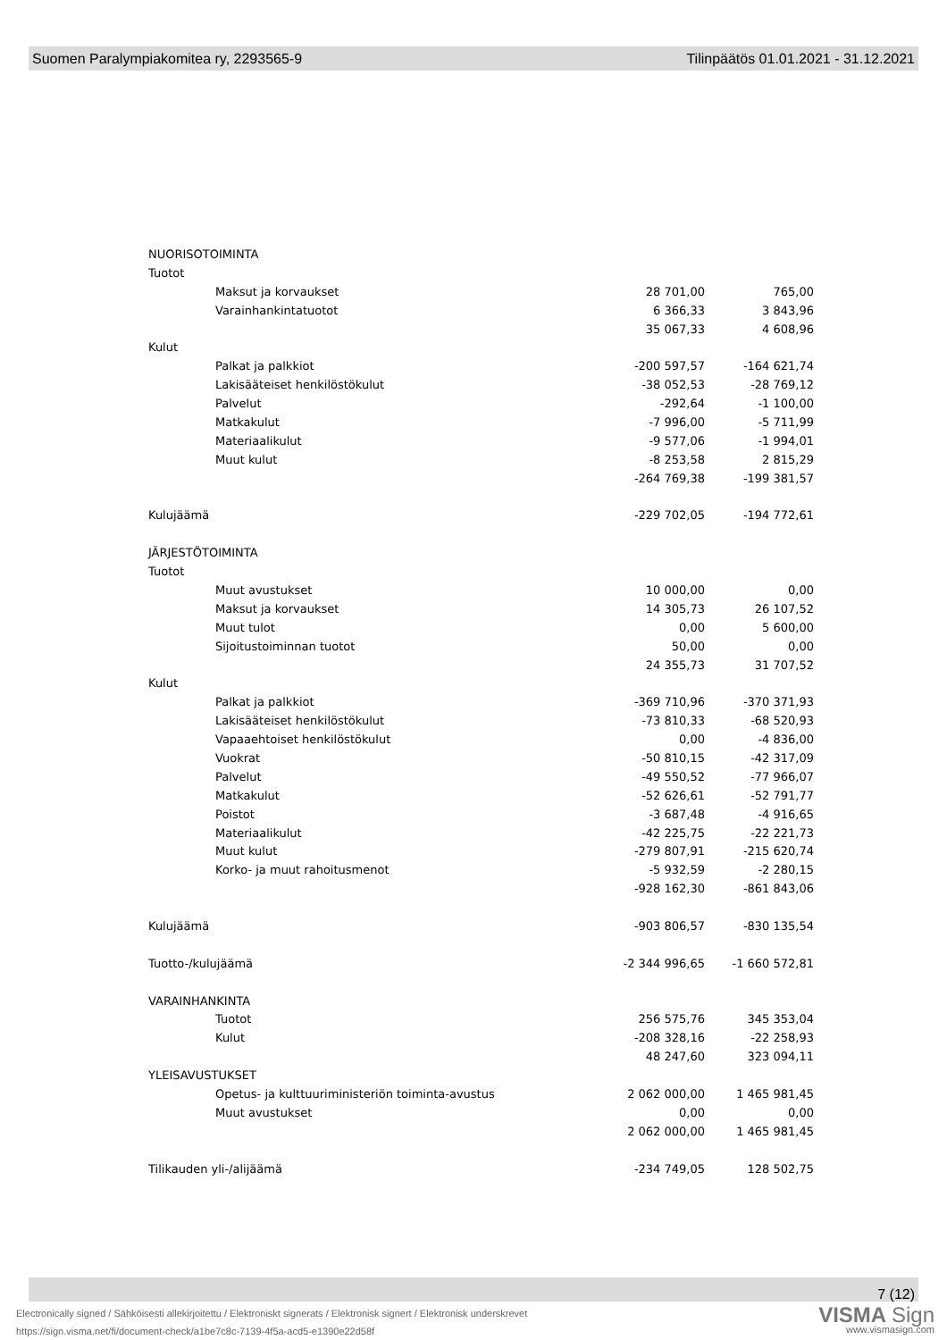Suomen Paralympiakomitea ry, 2293565-9 Tilinpäätös 01.01.2021 - 31.12.2021
| NUORISOTOIMINTA | | | |
| Tuotot | | | |
| | Maksut ja korvaukset | 28 701,00 | 765,00 |
| | Varainhankintatuotot | 6 366,33 | 3 843,96 |
| | | 35 067,33 | 4 608,96 |
| Kulut | | | |
| | Palkat ja palkkiot | -200 597,57 | -164 621,74 |
| | Lakisääteiset henkilöstökulut | -38 052,53 | -28 769,12 |
| | Palvelut | -292,64 | -1 100,00 |
| | Matkakulut | -7 996,00 | -5 711,99 |
| | Materiaalikulut | -9 577,06 | -1 994,01 |
| | Muut kulut | -8 253,58 | 2 815,29 |
| | | -264 769,38 | -199 381,57 |
| Kulujäämä | | -229 702,05 | -194 772,61 |
| JÄRJESTÖTOIMINTA | | | |
| Tuotot | | | |
| | Muut avustukset | 10 000,00 | 0,00 |
| | Maksut ja korvaukset | 14 305,73 | 26 107,52 |
| | Muut tulot | 0,00 | 5 600,00 |
| | Sijoitustoiminnan tuotot | 50,00 | 0,00 |
| | | 24 355,73 | 31 707,52 |
| Kulut | | | |
| | Palkat ja palkkiot | -369 710,96 | -370 371,93 |
| | Lakisääteiset henkilöstökulut | -73 810,33 | -68 520,93 |
| | Vapaaehtoiset henkilöstökulut | 0,00 | -4 836,00 |
| | Vuokrat | -50 810,15 | -42 317,09 |
| | Palvelut | -49 550,52 | -77 966,07 |
| | Matkakulut | -52 626,61 | -52 791,77 |
| | Poistot | -3 687,48 | -4 916,65 |
| | Materiaalikulut | -42 225,75 | -22 221,73 |
| | Muut kulut | -279 807,91 | -215 620,74 |
| | Korko- ja muut rahoitusmenot | -5 932,59 | -2 280,15 |
| | | -928 162,30 | -861 843,06 |
| Kulujäämä | | -903 806,57 | -830 135,54 |
| Tuotto-/kulujäämä | | -2 344 996,65 | -1 660 572,81 |
| VARAINHANKINTA | | | |
| | Tuotot | 256 575,76 | 345 353,04 |
| | Kulut | -208 328,16 | -22 258,93 |
| | | 48 247,60 | 323 094,11 |
| YLEISAVUSTUKSET | | | |
| | Opetus- ja kulttuuriministeriön toiminta-avustus | 2 062 000,00 | 1 465 981,45 |
| | Muut avustukset | 0,00 | 0,00 |
| | | 2 062 000,00 | 1 465 981,45 |
| Tilikauden yli-/alijäämä | | -234 749,05 | 128 502,75 |
7 (12)
Electronically signed / Sähköisesti allekirjoitettu / Elektroniskt signerats / Elektronisk signert / Elektronisk underskrevet
https://sign.visma.net/fi/document-check/a1be7c8c-7139-4f5a-acd5-e1390e22d58f
VISMA Sign
www.vismasign.com